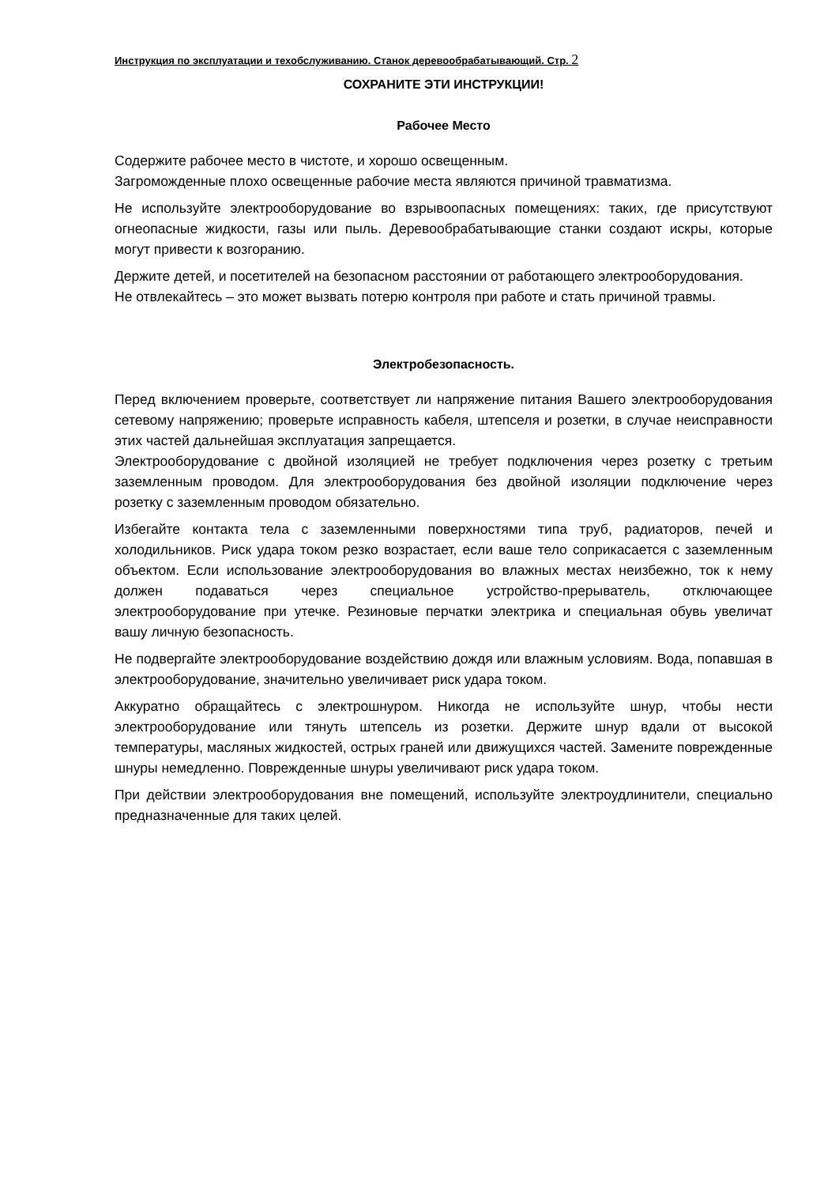Инструкция по эксплуатации и техобслуживанию. Станок деревообрабатывающий. Стр. 2
СОХРАНИТЕ ЭТИ ИНСТРУКЦИИ!
Рабочее Место
Содержите рабочее место в чистоте, и хорошо освещенным.
Загроможденные плохо освещенные рабочие места являются причиной травматизма.
Не используйте электрооборудование во взрывоопасных помещениях: таких, где присутствуют огнеопасные жидкости, газы или пыль. Деревообрабатывающие станки создают искры, которые могут привести к возгоранию.
Держите детей, и посетителей на безопасном расстоянии от работающего электрооборудования.
Не отвлекайтесь – это может вызвать потерю контроля при работе и стать причиной травмы.
Электробезопасность.
Перед включением проверьте, соответствует ли напряжение питания Вашего электрооборудования сетевому напряжению; проверьте исправность кабеля, штепселя и розетки, в случае неисправности этих частей дальнейшая эксплуатация запрещается.
Электрооборудование с двойной изоляцией не требует подключения через розетку с третьим заземленным проводом. Для электрооборудования без двойной изоляции подключение через розетку с заземленным проводом обязательно.
Избегайте контакта тела с заземленными поверхностями типа труб, радиаторов, печей и холодильников. Риск удара током резко возрастает, если ваше тело соприкасается с заземленным объектом. Если использование электрооборудования во влажных местах неизбежно, ток к нему должен подаваться через специальное устройство-прерыватель, отключающее электрооборудование при утечке. Резиновые перчатки электрика и специальная обувь увеличат вашу личную безопасность.
Не подвергайте электрооборудование воздействию дождя или влажным условиям. Вода, попавшая в электрооборудование, значительно увеличивает риск удара током.
Аккуратно обращайтесь с электрошнуром. Никогда не используйте шнур, чтобы нести электрооборудование или тянуть штепсель из розетки. Держите шнур вдали от высокой температуры, масляных жидкостей, острых граней или движущихся частей. Замените поврежденные шнуры немедленно. Поврежденные шнуры увеличивают риск удара током.
При действии электрооборудования вне помещений, используйте электроудлинители, специально предназначенные для таких целей.